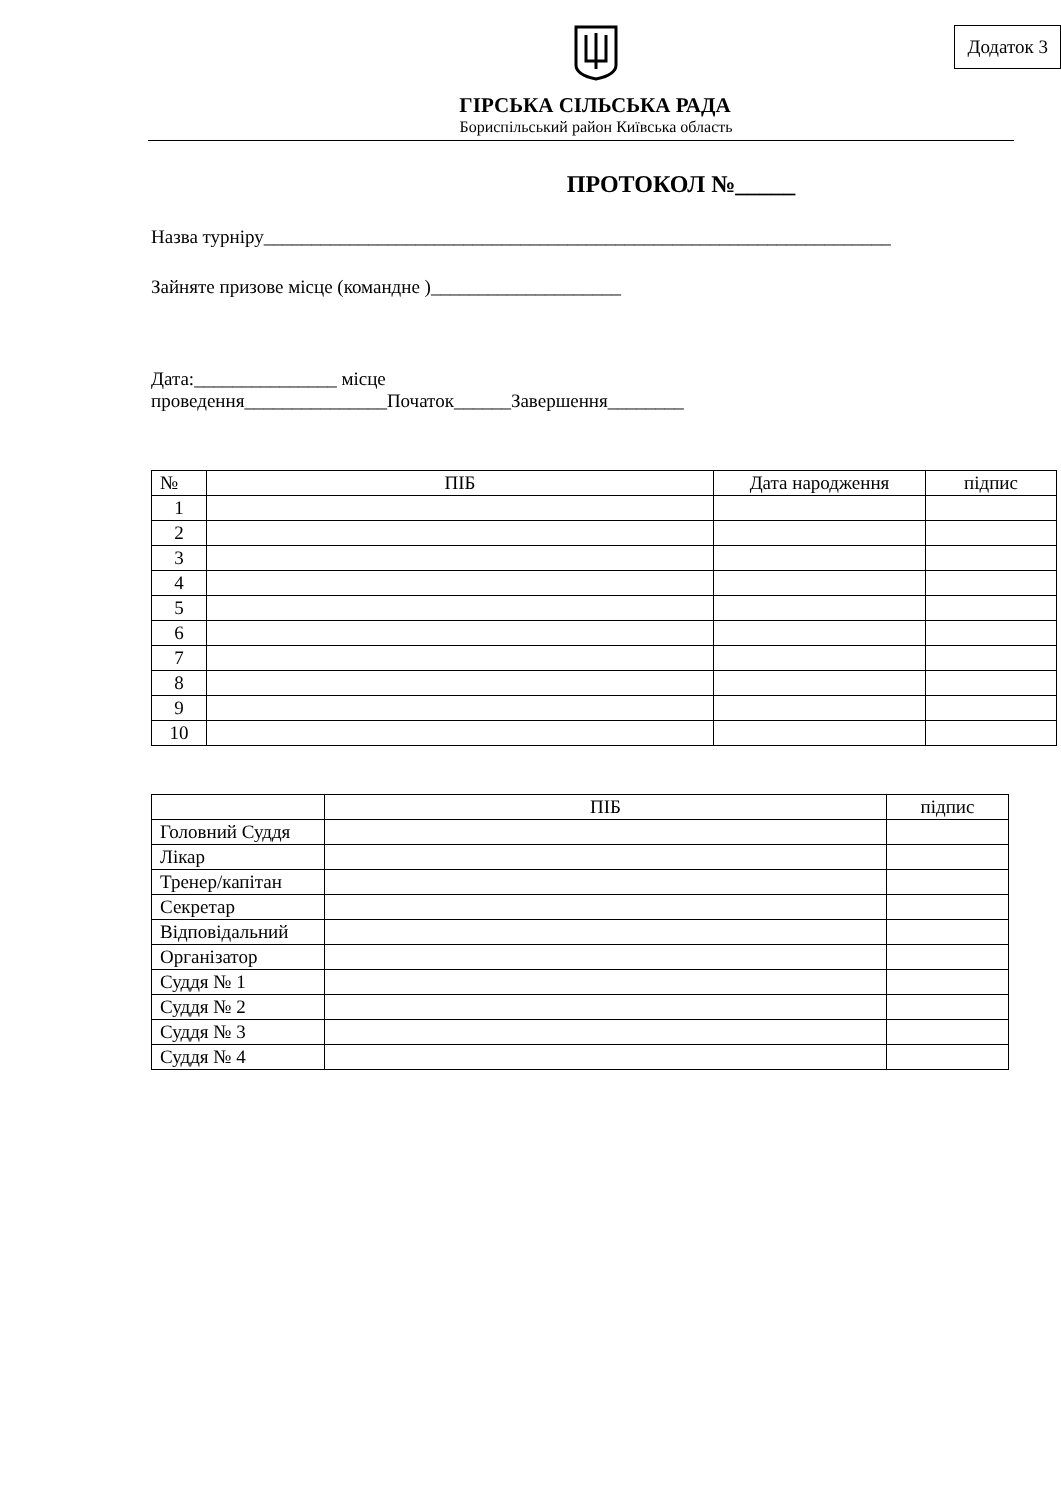Додаток 3
ГІРСЬКА СІЛЬСЬКА РАДА
Бориспільський район Київська область
ПРОТОКОЛ №_____
Назва турніру__________________________________________________________________
Зайняте призове місце (командне )____________________
Дата:_______________ місце
проведення_______________Початок______Завершення________
| № | ПІБ | Дата народження | підпис |
| --- | --- | --- | --- |
| 1 | | | |
| 2 | | | |
| 3 | | | |
| 4 | | | |
| 5 | | | |
| 6 | | | |
| 7 | | | |
| 8 | | | |
| 9 | | | |
| 10 | | | |
| | ПІБ | підпис |
| --- | --- | --- |
| Головний Суддя | | |
| Лікар | | |
| Тренер/капітан | | |
| Секретар | | |
| Відповідальний | | |
| Організатор | | |
| Суддя № 1 | | |
| Суддя № 2 | | |
| Суддя № 3 | | |
| Суддя № 4 | | |